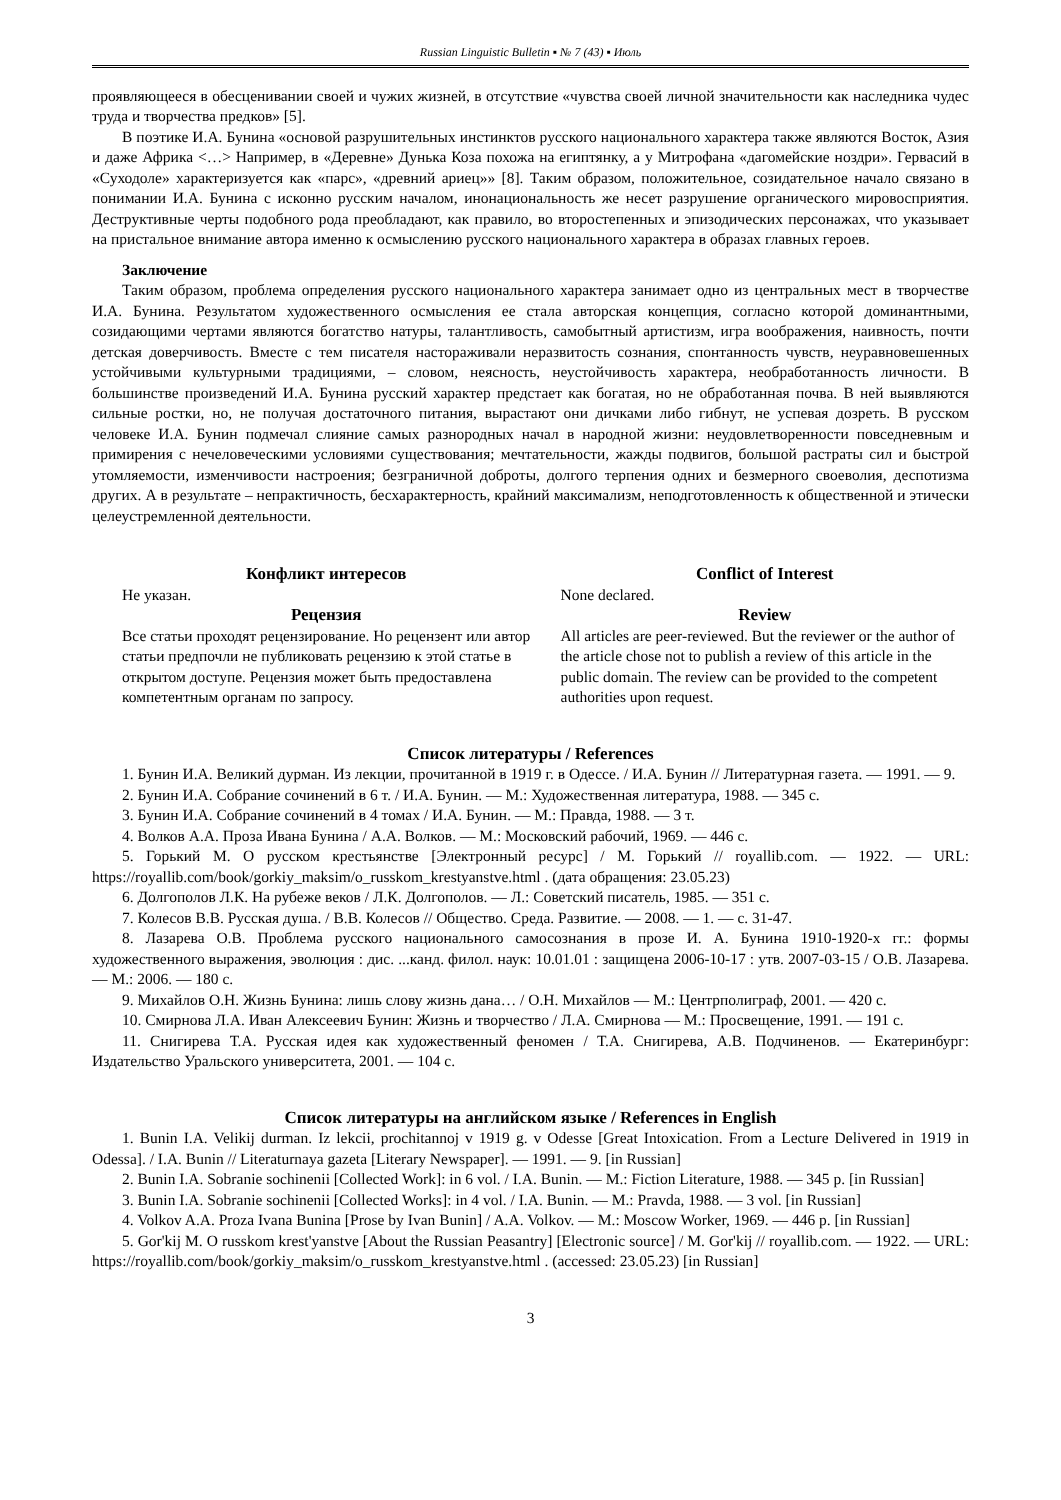Russian Linguistic Bulletin ▪ № 7 (43) ▪ Июль
проявляющееся в обесценивании своей и чужих жизней, в отсутствие «чувства своей личной значительности как наследника чудес труда и творчества предков» [5].
В поэтике И.А. Бунина «основой разрушительных инстинктов русского национального характера также являются Восток, Азия и даже Африка <…> Например, в «Деревне» Дунька Коза похожа на египтянку, а у Митрофана «дагомейские ноздри». Гервасий в «Суходоле» характеризуется как «парс», «древний ариец»» [8]. Таким образом, положительное, созидательное начало связано в понимании И.А. Бунина с исконно русским началом, инонациональность же несет разрушение органического мировосприятия. Деструктивные черты подобного рода преобладают, как правило, во второстепенных и эпизодических персонажах, что указывает на пристальное внимание автора именно к осмыслению русского национального характера в образах главных героев.
Заключение
Таким образом, проблема определения русского национального характера занимает одно из центральных мест в творчестве И.А. Бунина. Результатом художественного осмысления ее стала авторская концепция, согласно которой доминантными, созидающими чертами являются богатство натуры, талантливость, самобытный артистизм, игра воображения, наивность, почти детская доверчивость. Вместе с тем писателя настораживали неразвитость сознания, спонтанность чувств, неуравновешенных устойчивыми культурными традициями, – словом, неясность, неустойчивость характера, необработанность личности. В большинстве произведений И.А. Бунина русский характер предстает как богатая, но не обработанная почва. В ней выявляются сильные ростки, но, не получая достаточного питания, вырастают они дичками либо гибнут, не успевая дозреть. В русском человеке И.А. Бунин подмечал слияние самых разнородных начал в народной жизни: неудовлетворенности повседневным и примирения с нечеловеческими условиями существования; мечтательности, жажды подвигов, большой растраты сил и быстрой утомляемости, изменчивости настроения; безграничной доброты, долгого терпения одних и безмерного своеволия, деспотизма других. А в результате – непрактичность, бесхарактерность, крайний максимализм, неподготовленность к общественной и этически целеустремленной деятельности.
Конфликт интересов
Не указан.
Рецензия
Все статьи проходят рецензирование. Но рецензент или автор статьи предпочли не публиковать рецензию к этой статье в открытом доступе. Рецензия может быть предоставлена компетентным органам по запросу.
Conflict of Interest
None declared.
Review
All articles are peer-reviewed. But the reviewer or the author of the article chose not to publish a review of this article in the public domain. The review can be provided to the competent authorities upon request.
Список литературы / References
1. Бунин И.А. Великий дурман. Из лекции, прочитанной в 1919 г. в Одессе. / И.А. Бунин // Литературная газета. — 1991. — 9.
2. Бунин И.А. Собрание сочинений в 6 т. / И.А. Бунин. — М.: Художественная литература, 1988. — 345 с.
3. Бунин И.А. Собрание сочинений в 4 томах / И.А. Бунин. — М.: Правда, 1988. — 3 т.
4. Волков А.А. Проза Ивана Бунина / А.А. Волков. — М.: Московский рабочий, 1969. — 446 с.
5. Горький М. О русском крестьянстве [Электронный ресурс] / М. Горький // royallib.com. — 1922. — URL: https://royallib.com/book/gorkiy_maksim/o_russkom_krestyanstve.html . (дата обращения: 23.05.23)
6. Долгополов Л.К. На рубеже веков / Л.К. Долгополов. — Л.: Советский писатель, 1985. — 351 с.
7. Колесов В.В. Русская душа. / В.В. Колесов // Общество. Среда. Развитие. — 2008. — 1. — с. 31-47.
8. Лазарева О.В. Проблема русского национального самосознания в прозе И. А. Бунина 1910-1920-х гг.: формы художественного выражения, эволюция : дис. ...канд. филол. наук: 10.01.01 : защищена 2006-10-17 : утв. 2007-03-15 / О.В. Лазарева. — М.: 2006. — 180 с.
9. Михайлов О.Н. Жизнь Бунина: лишь слову жизнь дана… / О.Н. Михайлов — М.: Центрполиграф, 2001. — 420 с.
10. Смирнова Л.А. Иван Алексеевич Бунин: Жизнь и творчество / Л.А. Смирнова — М.: Просвещение, 1991. — 191 с.
11. Снигирева Т.А. Русская идея как художественный феномен / Т.А. Снигирева, А.В. Подчиненов. — Екатеринбург: Издательство Уральского университета, 2001. — 104 с.
Список литературы на английском языке / References in English
1. Bunin I.A. Velikij durman. Iz lekcii, prochitannoj v 1919 g. v Odesse [Great Intoxication. From a Lecture Delivered in 1919 in Odessa]. / I.A. Bunin // Literaturnaya gazeta [Literary Newspaper]. — 1991. — 9. [in Russian]
2. Bunin I.A. Sobranie sochinenii [Collected Work]: in 6 vol. / I.A. Bunin. — M.: Fiction Literature, 1988. — 345 p. [in Russian]
3. Bunin I.A. Sobranie sochinenii [Collected Works]: in 4 vol. / I.A. Bunin. — M.: Pravda, 1988. — 3 vol. [in Russian]
4. Volkov A.A. Proza Ivana Bunina [Prose by Ivan Bunin] / A.A. Volkov. — M.: Moscow Worker, 1969. — 446 p. [in Russian]
5. Gor'kij M. O russkom krest'yanstve [About the Russian Peasantry] [Electronic source] / M. Gor'kij // royallib.com. — 1922. — URL: https://royallib.com/book/gorkiy_maksim/o_russkom_krestyanstve.html . (accessed: 23.05.23) [in Russian]
3